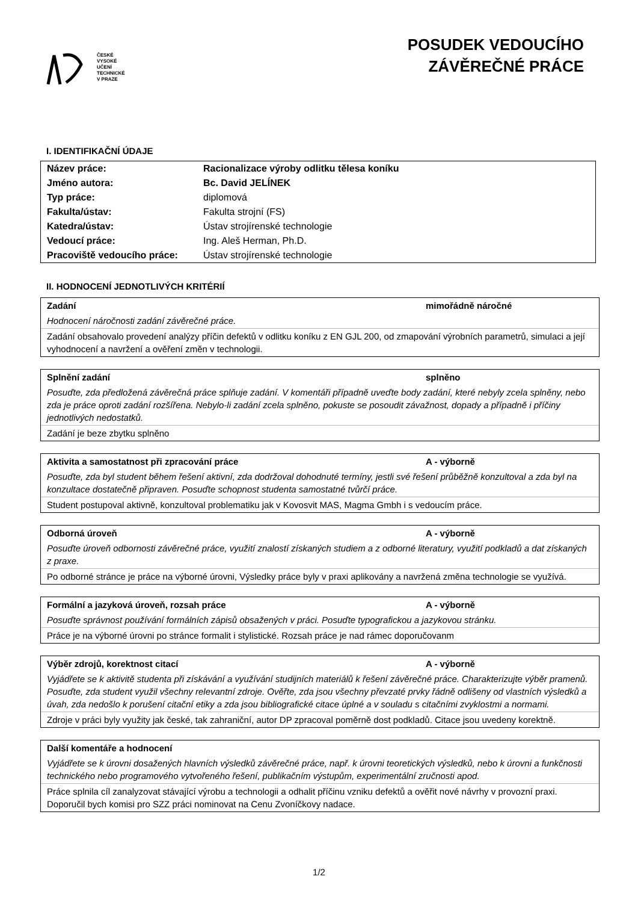ČESKÉ
VYSOKÉ
UČENÍ
TECHNICKÉ
V PRAZE
POSUDEK VEDOUCÍHO
ZÁVĚREČNÉ PRÁCE
I. IDENTIFIKAČNÍ ÚDAJE
| Název práce: | Racionalizace výroby odlitku tělesa koníku |
| Jméno autora: | Bc. David JELÍNEK |
| Typ práce: | diplomová |
| Fakulta/ústav: | Fakulta strojní (FS) |
| Katedra/ústav: | Ústav strojírenské technologie |
| Vedoucí práce: | Ing. Aleš Herman, Ph.D. |
| Pracoviště vedoucího práce: | Ústav strojírenské technologie |
II. HODNOCENÍ JEDNOTLIVÝCH KRITÉRIÍ
Zadání mimořádně náročné
Hodnocení náročnosti zadání závěrečné práce.
Zadání obsahovalo provedení analýzy příčin defektů v odlitku koníku z EN GJL 200, od zmapování výrobních parametrů, simulaci a její vyhodnocení a navržení a ověření změn v technologii.
Splnění zadání splněno
Posuďte, zda předložená závěrečná práce splňuje zadání. V komentáři případně uveďte body zadání, které nebyly zcela splněny, nebo zda je práce oproti zadání rozšířena. Nebylo-li zadání zcela splněno, pokuste se posoudit závažnost, dopady a případně i příčiny jednotlivých nedostatků.
Zadání je beze zbytku splněno
Aktivita a samostatnost při zpracování práce A - výborně
Posuďte, zda byl student během řešení aktivní, zda dodržoval dohodnuté termíny, jestli své řešení průběžně konzultoval a zda byl na konzultace dostatečně připraven. Posuďte schopnost studenta samostatné tvůrčí práce.
Student postupoval aktivně, konzultoval problematiku jak v Kovosvit MAS, Magma Gmbh i s vedoucím práce.
Odborná úroveň A - výborně
Posuďte úroveň odbornosti závěrečné práce, využití znalostí získaných studiem a z odborné literatury, využití podkladů a dat získaných z praxe.
Po odborné stránce je práce na výborné úrovni, Výsledky práce byly v praxi aplikovány a navržená změna technologie se využívá.
Formální a jazyková úroveň, rozsah práce A - výborně
Posuďte správnost používání formálních zápisů obsažených v práci. Posuďte typografickou a jazykovou stránku.
Práce je na výborné úrovni po stránce formalit i stylistické. Rozsah práce je nad rámec doporučovanm
Výběr zdrojů, korektnost citací A - výborně
Vyjádřete se k aktivitě studenta při získávání a využívání studijních materiálů k řešení závěrečné práce. Charakterizujte výběr pramenů. Posuďte, zda student využil všechny relevantní zdroje. Ověřte, zda jsou všechny převzaté prvky řádně odlišeny od vlastních výsledků a úvah, zda nedošlo k porušení citační etiky a zda jsou bibliografické citace úplné a v souladu s citačními zvyklostmi a normami.
Zdroje v práci byly využity jak české, tak zahraniční, autor DP zpracoval poměrně dost podkladů. Citace jsou uvedeny korektně.
Další komentáře a hodnocení
Vyjádřete se k úrovni dosažených hlavních výsledků závěrečné práce, např. k úrovni teoretických výsledků, nebo k úrovni a funkčnosti technického nebo programového vytvořeného řešení, publikačním výstupům, experimentální zručnosti apod.
Práce splnila cíl zanalyzovat stávající výrobu a technologii a odhalit příčinu vzniku defektů a ověřit nové návrhy v provozní praxi. Doporučil bych komisi pro SZZ práci nominovat na Cenu Zvoníčkovy nadace.
1/2